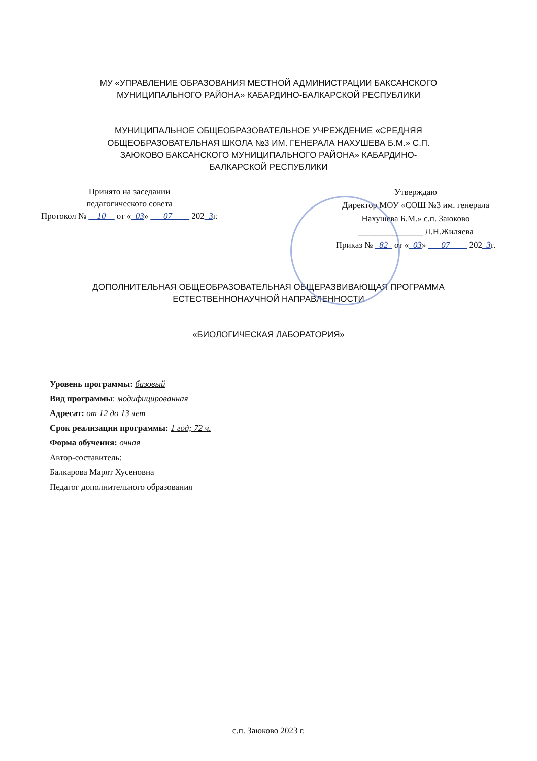МУ «УПРАВЛЕНИЕ ОБРАЗОВАНИЯ МЕСТНОЙ АДМИНИСТРАЦИИ БАКСАНСКОГО
МУНИЦИПАЛЬНОГО РАЙОНА» КАБАРДИНО-БАЛКАРСКОЙ РЕСПУБЛИКИ
МУНИЦИПАЛЬНОЕ ОБЩЕОБРАЗОВАТЕЛЬНОЕ УЧРЕЖДЕНИЕ «СРЕДНЯЯ
ОБЩЕОБРАЗОВАТЕЛЬНАЯ ШКОЛА №3 ИМ. ГЕНЕРАЛА НАХУШЕВА Б.М.» С.П.
ЗАЮКОВО БАКСАНСКОГО МУНИЦИПАЛЬНОГО РАЙОНА» КАБАРДИНО-
БАЛКАРСКОЙ РЕСПУБЛИКИ
Принято на заседании
педагогического совета
Протокол № __10__ от «_03» ___07____ 202_3г.
Утверждаю
Директор МОУ «СОШ №3 им. генерала
Нахушева Б.М.» с.п. Заюково
_______________ Л.Н.Жиляева
Приказ № _82_ от «_03» ___07____ 202_3г.
ДОПОЛНИТЕЛЬНАЯ ОБЩЕОБРАЗОВАТЕЛЬНАЯ ОБЩЕРАЗВИВАЮЩАЯ ПРОГРАММА
ЕСТЕСТВЕННОНАУЧНОЙ НАПРАВЛЕННОСТИ
«БИОЛОГИЧЕСКАЯ ЛАБОРАТОРИЯ»
Уровень программы: базовый
Вид программы: модифицированная
Адресат: от 12 до 13 лет
Срок реализации программы: 1 год; 72 ч.
Форма обучения: очная
Автор-составитель:
Балкарова Марят Хусеновна
Педагог дополнительного образования
с.п. Заюково 2023 г.